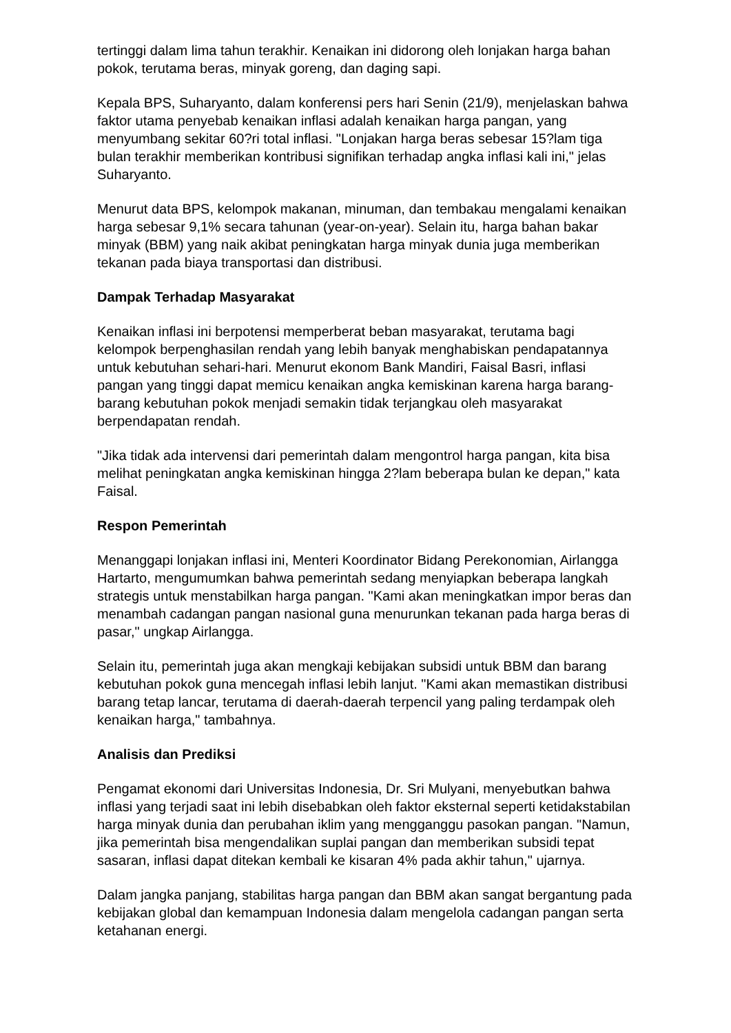tertinggi dalam lima tahun terakhir. Kenaikan ini didorong oleh lonjakan harga bahan pokok, terutama beras, minyak goreng, dan daging sapi.
Kepala BPS, Suharyanto, dalam konferensi pers hari Senin (21/9), menjelaskan bahwa faktor utama penyebab kenaikan inflasi adalah kenaikan harga pangan, yang menyumbang sekitar 60?ri total inflasi. "Lonjakan harga beras sebesar 15?lam tiga bulan terakhir memberikan kontribusi signifikan terhadap angka inflasi kali ini," jelas Suharyanto.
Menurut data BPS, kelompok makanan, minuman, dan tembakau mengalami kenaikan harga sebesar 9,1% secara tahunan (year-on-year). Selain itu, harga bahan bakar minyak (BBM) yang naik akibat peningkatan harga minyak dunia juga memberikan tekanan pada biaya transportasi dan distribusi.
Dampak Terhadap Masyarakat
Kenaikan inflasi ini berpotensi memperberat beban masyarakat, terutama bagi kelompok berpenghasilan rendah yang lebih banyak menghabiskan pendapatannya untuk kebutuhan sehari-hari. Menurut ekonom Bank Mandiri, Faisal Basri, inflasi pangan yang tinggi dapat memicu kenaikan angka kemiskinan karena harga barang-barang kebutuhan pokok menjadi semakin tidak terjangkau oleh masyarakat berpendapatan rendah.
"Jika tidak ada intervensi dari pemerintah dalam mengontrol harga pangan, kita bisa melihat peningkatan angka kemiskinan hingga 2?lam beberapa bulan ke depan," kata Faisal.
Respon Pemerintah
Menanggapi lonjakan inflasi ini, Menteri Koordinator Bidang Perekonomian, Airlangga Hartarto, mengumumkan bahwa pemerintah sedang menyiapkan beberapa langkah strategis untuk menstabilkan harga pangan. "Kami akan meningkatkan impor beras dan menambah cadangan pangan nasional guna menurunkan tekanan pada harga beras di pasar," ungkap Airlangga.
Selain itu, pemerintah juga akan mengkaji kebijakan subsidi untuk BBM dan barang kebutuhan pokok guna mencegah inflasi lebih lanjut. "Kami akan memastikan distribusi barang tetap lancar, terutama di daerah-daerah terpencil yang paling terdampak oleh kenaikan harga," tambahnya.
Analisis dan Prediksi
Pengamat ekonomi dari Universitas Indonesia, Dr. Sri Mulyani, menyebutkan bahwa inflasi yang terjadi saat ini lebih disebabkan oleh faktor eksternal seperti ketidakstabilan harga minyak dunia dan perubahan iklim yang mengganggu pasokan pangan. "Namun, jika pemerintah bisa mengendalikan suplai pangan dan memberikan subsidi tepat sasaran, inflasi dapat ditekan kembali ke kisaran 4% pada akhir tahun," ujarnya.
Dalam jangka panjang, stabilitas harga pangan dan BBM akan sangat bergantung pada kebijakan global dan kemampuan Indonesia dalam mengelola cadangan pangan serta ketahanan energi.